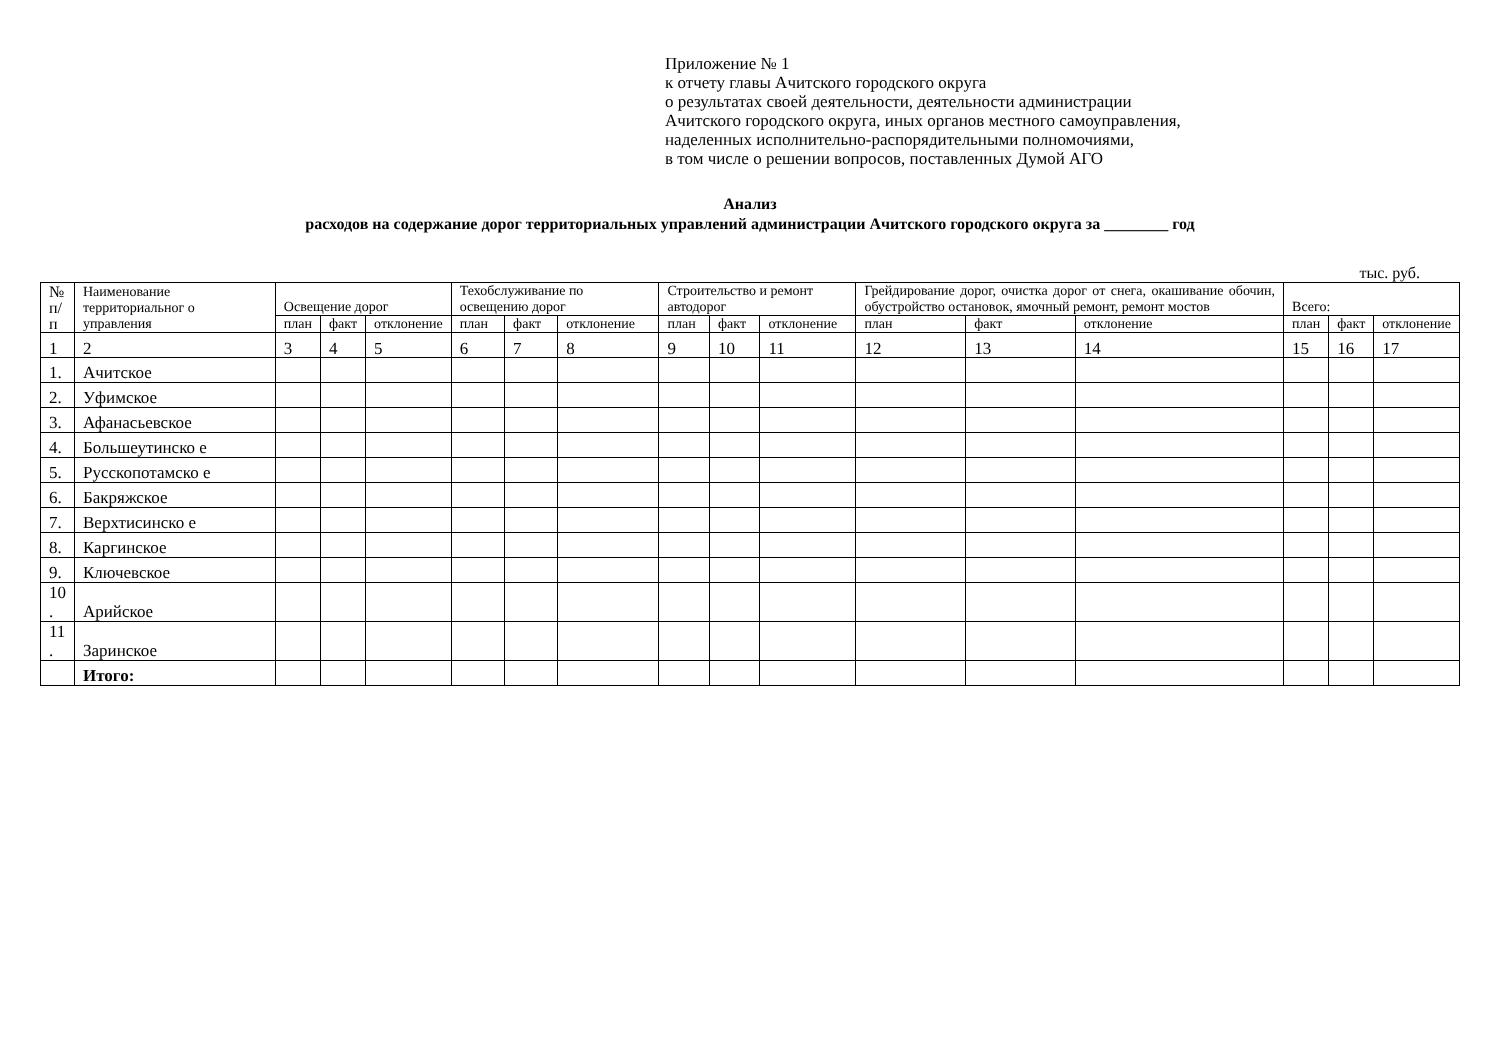Приложение № 1
к отчету главы Ачитского городского округа
о результатах своей деятельности, деятельности администрации
Ачитского городского округа, иных органов местного самоуправления,
наделенных исполнительно-распорядительными полномочиями,
в том числе о решении вопросов, поставленных Думой АГО
Анализ
расходов на содержание дорог территориальных управлений администрации Ачитского городского округа за ________ год
тыс. руб.
| № п/ п | Наименование территориальног о управления | Освещение дорог | | | Техобслуживание по освещению дорог | | | Строительство и ремонт автодорог | | | Грейдирование дорог, очистка дорог от снега, окашивание обочин, обустройство остановок, ямочный ремонт, ремонт мостов | | | Всего: | | |
| --- | --- | --- | --- | --- | --- | --- | --- | --- | --- | --- | --- | --- | --- | --- | --- | --- |
| | | план | факт | отклонение | план | факт | отклонение | план | факт | отклонение | план | факт | отклонение | план | факт | отклонение |
| 1 | 2 | 3 | 4 | 5 | 6 | 7 | 8 | 9 | 10 | 11 | 12 | 13 | 14 | 15 | 16 | 17 |
| 1. | Ачитское | | | | | | | | | | | | | | | |
| 2. | Уфимское | | | | | | | | | | | | | | | |
| 3. | Афанасьевское | | | | | | | | | | | | | | | |
| 4. | Большеутинско е | | | | | | | | | | | | | | | |
| 5. | Русскопотамско е | | | | | | | | | | | | | | | |
| 6. | Бакряжское | | | | | | | | | | | | | | | |
| 7. | Верхтисинско е | | | | | | | | | | | | | | | |
| 8. | Каргинское | | | | | | | | | | | | | | | |
| 9. | Ключевское | | | | | | | | | | | | | | | |
| 10 . | Арийское | | | | | | | | | | | | | | | |
| 11 . | Заринское | | | | | | | | | | | | | | | |
| | Итого: | | | | | | | | | | | | | | | |